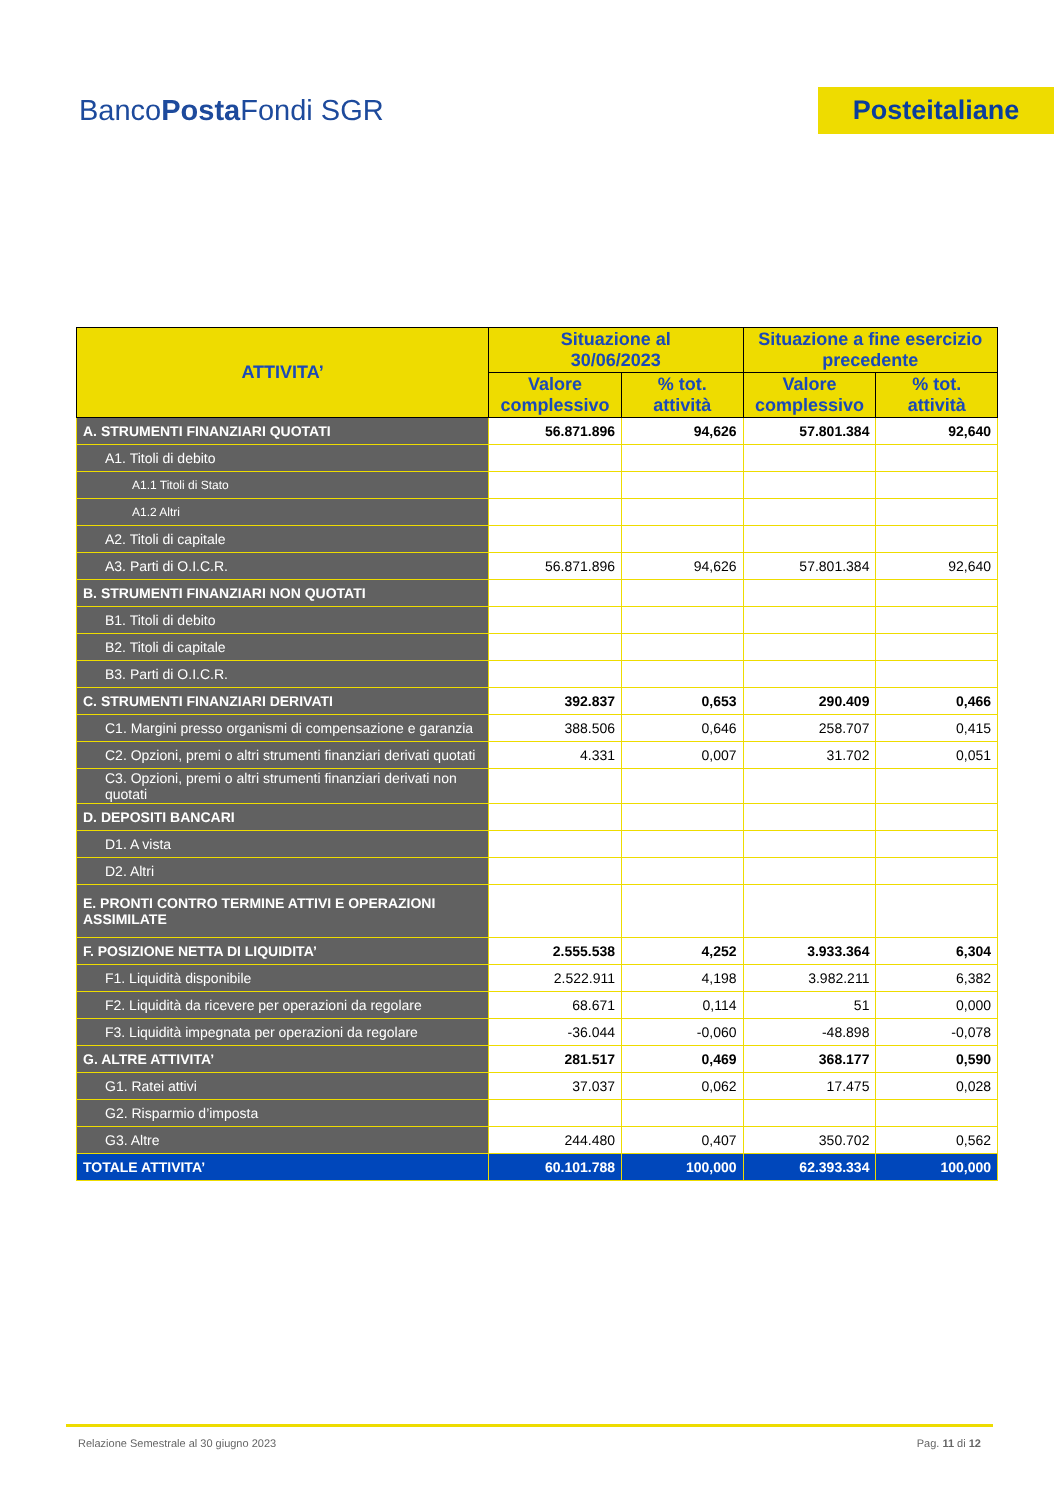BancoPosta Fondi SGR
Posteitaliane
| ATTIVITA’ | Situazione al 30/06/2023 | | Situazione a fine esercizio precedente | |
| --- | --- | --- | --- | --- |
| | Valore complessivo | % tot. attività | Valore complessivo | % tot. attività |
| A. STRUMENTI FINANZIARI QUOTATI | 56.871.896 | 94,626 | 57.801.384 | 92,640 |
| A1. Titoli di debito | | | | |
| A1.1 Titoli di Stato | | | | |
| A1.2 Altri | | | | |
| A2. Titoli di capitale | | | | |
| A3. Parti di O.I.C.R. | 56.871.896 | 94,626 | 57.801.384 | 92,640 |
| B. STRUMENTI FINANZIARI NON QUOTATI | | | | |
| B1. Titoli di debito | | | | |
| B2. Titoli di capitale | | | | |
| B3. Parti di O.I.C.R. | | | | |
| C. STRUMENTI FINANZIARI DERIVATI | 392.837 | 0,653 | 290.409 | 0,466 |
| C1. Margini presso organismi di compensazione e garanzia | 388.506 | 0,646 | 258.707 | 0,415 |
| C2. Opzioni, premi o altri strumenti finanziari derivati quotati | 4.331 | 0,007 | 31.702 | 0,051 |
| C3. Opzioni, premi o altri strumenti finanziari derivati non quotati | | | | |
| D. DEPOSITI BANCARI | | | | |
| D1. A vista | | | | |
| D2. Altri | | | | |
| E. PRONTI CONTRO TERMINE ATTIVI E OPERAZIONI ASSIMILATE | | | | |
| F. POSIZIONE NETTA DI LIQUIDITA’ | 2.555.538 | 4,252 | 3.933.364 | 6,304 |
| F1. Liquidità disponibile | 2.522.911 | 4,198 | 3.982.211 | 6,382 |
| F2. Liquidità da ricevere per operazioni da regolare | 68.671 | 0,114 | 51 | 0,000 |
| F3. Liquidità impegnata per operazioni da regolare | -36.044 | -0,060 | -48.898 | -0,078 |
| G. ALTRE ATTIVITA’ | 281.517 | 0,469 | 368.177 | 0,590 |
| G1. Ratei attivi | 37.037 | 0,062 | 17.475 | 0,028 |
| G2. Risparmio d’imposta | | | | |
| G3. Altre | 244.480 | 0,407 | 350.702 | 0,562 |
| TOTALE ATTIVITA’ | 60.101.788 | 100,000 | 62.393.334 | 100,000 |
Relazione Semestrale al 30 giugno 2023 Pag. 11 di 12